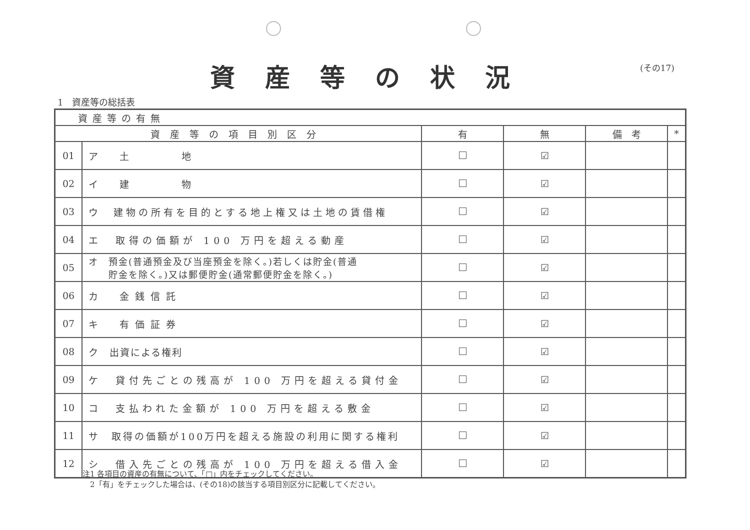資産等の状況 (その17)
1　資産等の総括表
| 資産等の有無 | | | | | |
| 資産等の項目別区分 | | 有 | 無 | 備 考 | * |
| 01 | ア 土 地 | | ☑ | | |
| 02 | イ 建 物 | | ☑ | | |
| 03 | ウ 建物の所有を目的とする地上権又は土地の賃借権 | | ☑ | | |
| 04 | エ 取得の価額が 100 万円を超える動産 | | ☑ | | |
| 05 | オ 預金(普通預金及び当座預金を除く。)若しくは貯金(普通 貯金を除く。)又は郵便貯金(通常郵便貯金を除く。) | | ☑ | | |
| 06 | カ 金銭信託 | | ☑ | | |
| 07 | キ 有価証券 | | ☑ | | |
| 08 | ク 出資による権利 | | ☑ | | |
| 09 | ケ 貸付先ごとの残高が 100 万円を超える貸付金 | | ☑ | | |
| 10 | コ 支払われた金額が 100 万円を超える敷金 | | ☑ | | |
| 11 | サ 取得の価額が100万円を超える施設の利用に関する権利 | | ☑ | | |
| 12 | シ 借入先ごとの残高が 100 万円を超える借入金 | | ☑ | | |
注1 各項目の資産の有無について、「□」内をチェックしてください。
　2「有」をチェックした場合は、(その18)の該当する項目別区分に記載してください。